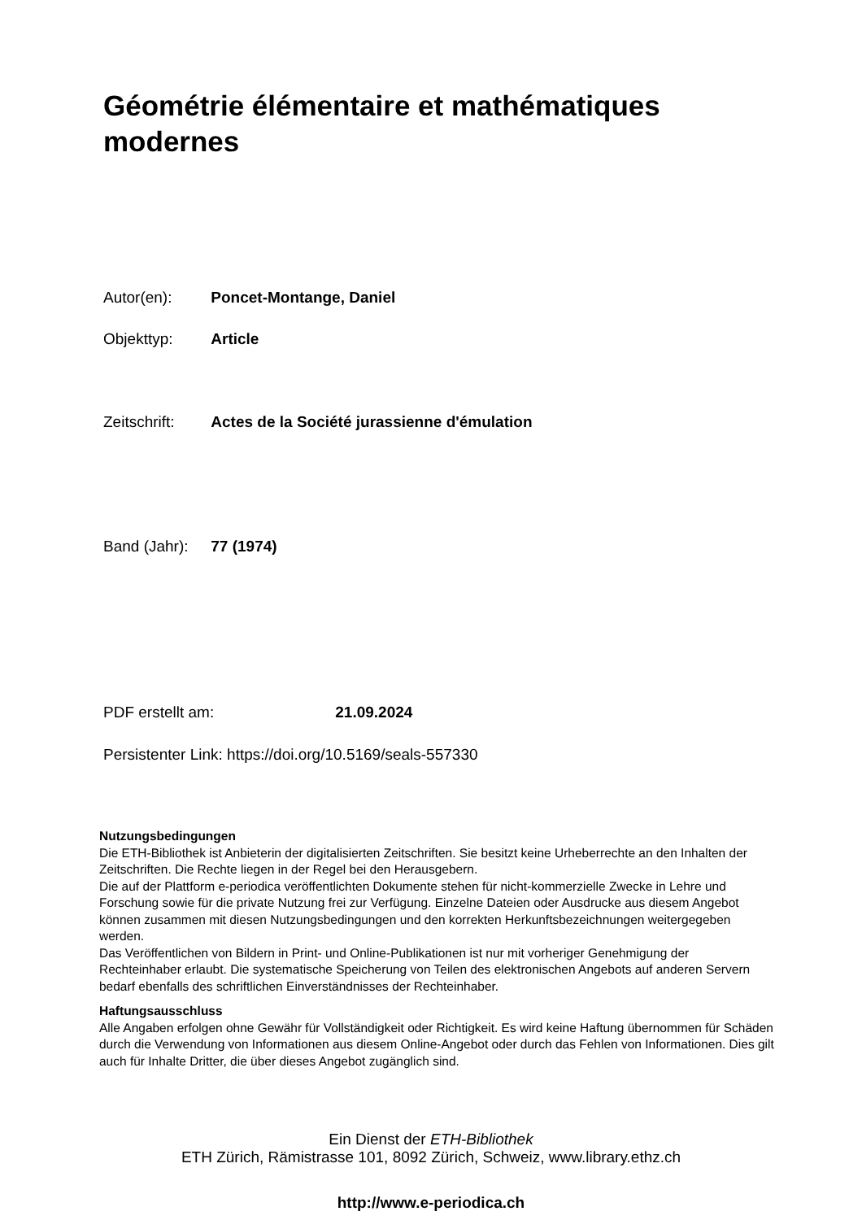Géométrie élémentaire et mathématiques modernes
Autor(en): Poncet-Montange, Daniel
Objekttyp: Article
Zeitschrift: Actes de la Société jurassienne d'émulation
Band (Jahr): 77 (1974)
PDF erstellt am: 21.09.2024
Persistenter Link: https://doi.org/10.5169/seals-557330
Nutzungsbedingungen
Die ETH-Bibliothek ist Anbieterin der digitalisierten Zeitschriften. Sie besitzt keine Urheberrechte an den Inhalten der Zeitschriften. Die Rechte liegen in der Regel bei den Herausgebern.
Die auf der Plattform e-periodica veröffentlichten Dokumente stehen für nicht-kommerzielle Zwecke in Lehre und Forschung sowie für die private Nutzung frei zur Verfügung. Einzelne Dateien oder Ausdrucke aus diesem Angebot können zusammen mit diesen Nutzungsbedingungen und den korrekten Herkunftsbezeichnungen weitergegeben werden.
Das Veröffentlichen von Bildern in Print- und Online-Publikationen ist nur mit vorheriger Genehmigung der Rechteinhaber erlaubt. Die systematische Speicherung von Teilen des elektronischen Angebots auf anderen Servern bedarf ebenfalls des schriftlichen Einverständnisses der Rechteinhaber.
Haftungsausschluss
Alle Angaben erfolgen ohne Gewähr für Vollständigkeit oder Richtigkeit. Es wird keine Haftung übernommen für Schäden durch die Verwendung von Informationen aus diesem Online-Angebot oder durch das Fehlen von Informationen. Dies gilt auch für Inhalte Dritter, die über dieses Angebot zugänglich sind.
Ein Dienst der ETH-Bibliothek
ETH Zürich, Rämistrasse 101, 8092 Zürich, Schweiz, www.library.ethz.ch
http://www.e-periodica.ch